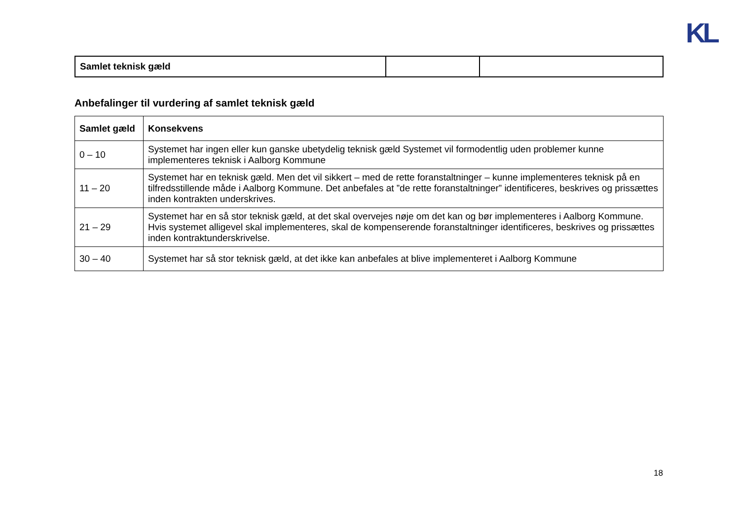KL
| Samlet teknisk gæld | | |
Anbefalinger til vurdering af samlet teknisk gæld
| Samlet gæld | Konsekvens |
| --- | --- |
| 0 – 10 | Systemet har ingen eller kun ganske ubetydelig teknisk gæld Systemet vil formodentlig uden problemer kunne implementeres teknisk i Aalborg Kommune |
| 11 – 20 | Systemet har en teknisk gæld. Men det vil sikkert – med de rette foranstaltninger – kunne implementeres teknisk på en tilfredsstillende måde i Aalborg Kommune. Det anbefales at ”de rette foranstaltninger” identificeres, beskrives og prissættes inden kontrakten underskrives. |
| 21 – 29 | Systemet har en så stor teknisk gæld, at det skal overvejes nøje om det kan og bør implementeres i Aalborg Kommune. Hvis systemet alligevel skal implementeres, skal de kompenserende foranstaltninger identificeres, beskrives og prissættes inden kontraktunderskrivelse. |
| 30 – 40 | Systemet har så stor teknisk gæld, at det ikke kan anbefales at blive implementeret i Aalborg Kommune |
18